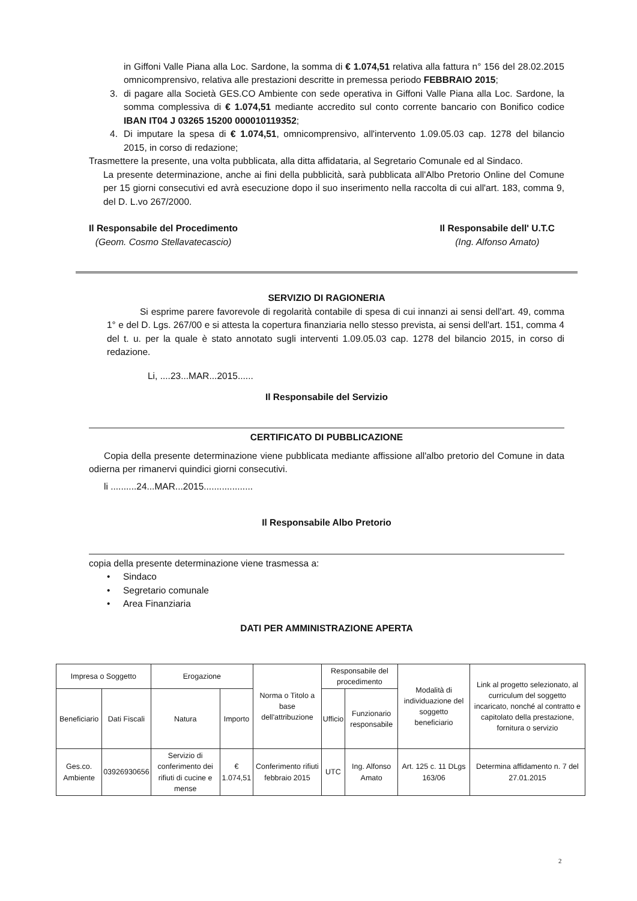in Giffoni Valle Piana alla Loc. Sardone, la somma di € 1.074,51 relativa alla fattura n° 156 del 28.02.2015 omnicomprensivo, relativa alle prestazioni descritte in premessa periodo FEBBRAIO 2015;
3. di pagare alla Società GES.CO Ambiente con sede operativa in Giffoni Valle Piana alla Loc. Sardone, la somma complessiva di € 1.074,51 mediante accredito sul conto corrente bancario con Bonifico codice IBAN IT04 J 03265 15200 000010119352;
4. Di imputare la spesa di € 1.074,51, omnicomprensivo, all'intervento 1.09.05.03 cap. 1278 del bilancio 2015, in corso di redazione;
Trasmettere la presente, una volta pubblicata, alla ditta affidataria, al Segretario Comunale ed al Sindaco.
La presente determinazione, anche ai fini della pubblicità, sarà pubblicata all'Albo Pretorio Online del Comune per 15 giorni consecutivi ed avrà esecuzione dopo il suo inserimento nella raccolta di cui all'art. 183, comma 9, del D. L.vo 267/2000.
Il Responsabile del Procedimento
(Geom. Cosmo Stellavatecascio)
Il Responsabile dell' U.T.C
(Ing. Alfonso Amato)
SERVIZIO DI RAGIONERIA
Si esprime parere favorevole di regolarità contabile di spesa di cui innanzi ai sensi dell'art. 49, comma 1° e del D. Lgs. 267/00 e si attesta la copertura finanziaria nello stesso prevista, ai sensi dell'art. 151, comma 4 del t. u. per la quale è stato annotato sugli interventi 1.09.05.03 cap. 1278 del bilancio 2015, in corso di redazione.
Li, ....23...MAR...2015......
Il Responsabile del Servizio
CERTIFICATO DI PUBBLICAZIONE
Copia della presente determinazione viene pubblicata mediante affissione all'albo pretorio del Comune in data odierna per rimanervi quindici giorni consecutivi.
li ..........24...MAR...2015...................
Il Responsabile Albo Pretorio
copia della presente determinazione viene trasmessa a:
• Sindaco
• Segretario comunale
• Area Finanziaria
DATI PER AMMINISTRAZIONE APERTA
| Impresa o Soggetto | | Erogazione | | Norma o Titolo a base dell'attribuzione | Responsabile del procedimento | | Modalità di individuazione del soggetto beneficiario | Link al progetto selezionato, al curriculum del soggetto incaricato, nonché al contratto e capitolato della prestazione, fornitura o servizio |
| --- | --- | --- | --- | --- | --- | --- | --- | --- |
| Beneficiario | Dati Fiscali | Natura | Importo | | Ufficio | Funzionario responsabile | | |
| Ges.co. Ambiente | 03926930656 | Servizio di conferimento dei rifiuti di cucine e mense | € 1.074,51 | Conferimento rifiuti febbraio 2015 | UTC | Ing. Alfonso Amato | Art. 125 c. 11 DLgs 163/06 | Determina affidamento n. 7 del 27.01.2015 |
2